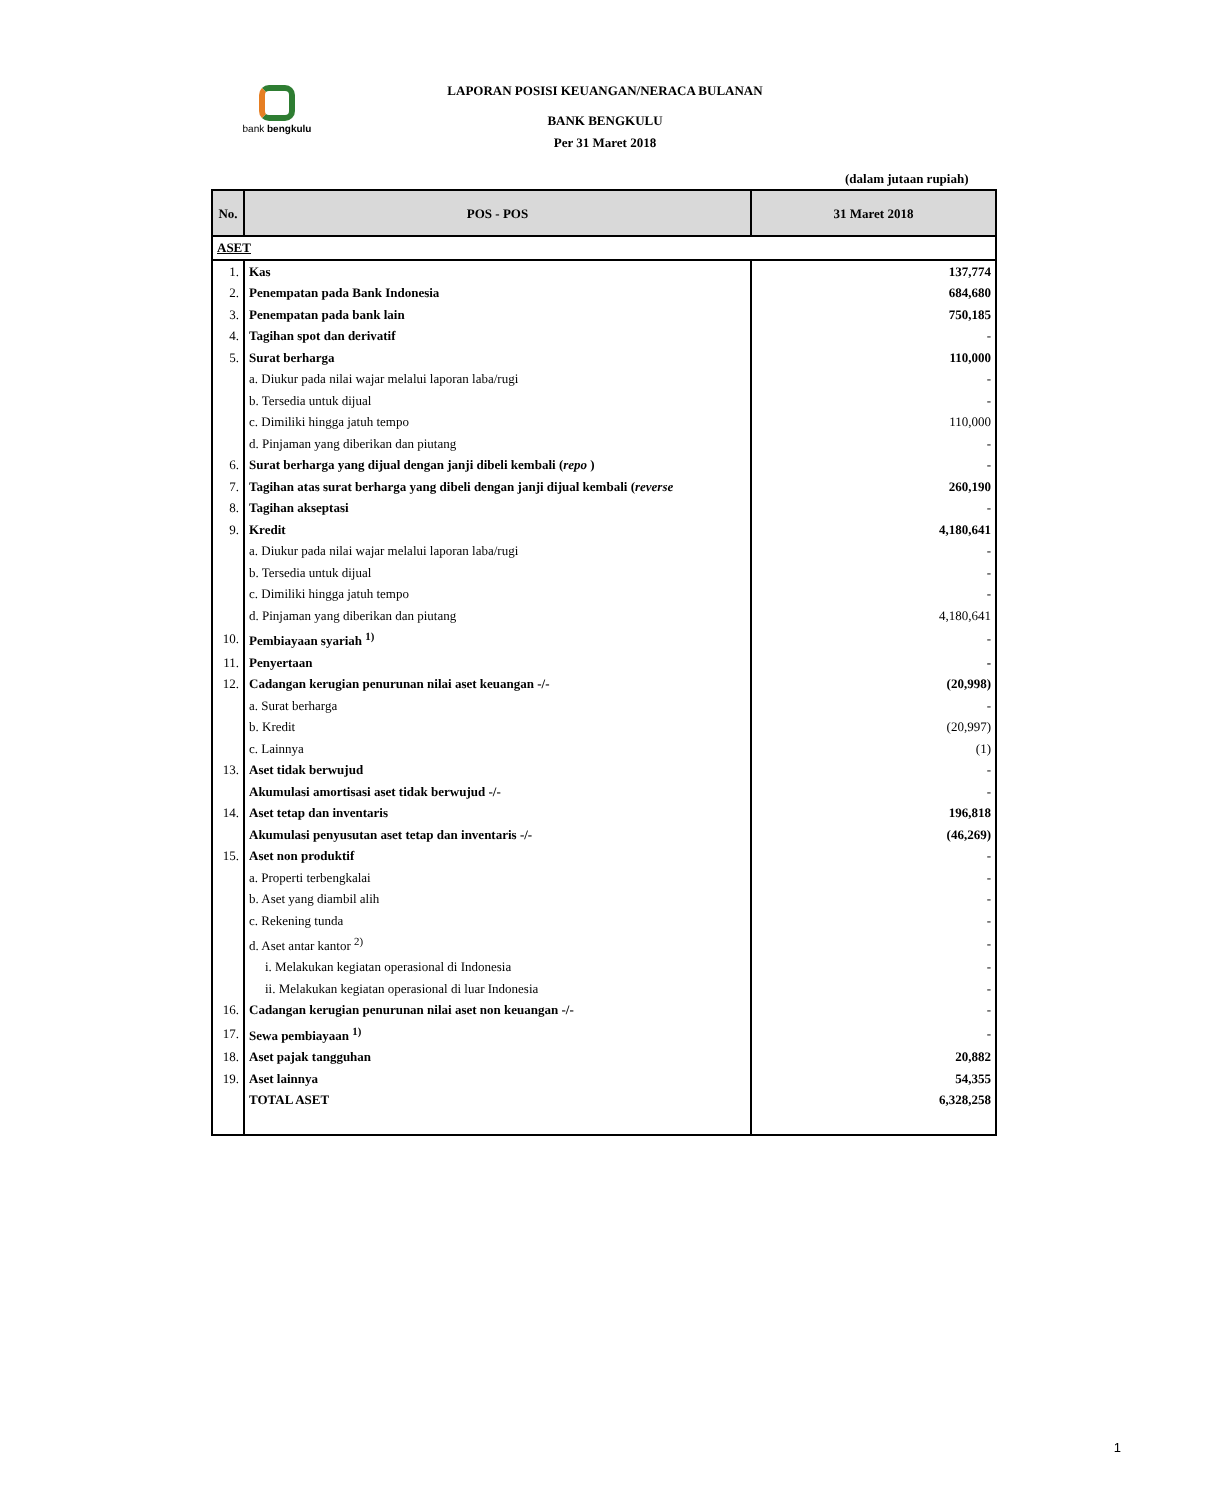bank bengkulu
LAPORAN POSISI KEUANGAN/NERACA BULANAN
BANK BENGKULU
Per 31 Maret 2018
(dalam jutaan rupiah)
| No. | POS - POS | 31 Maret 2018 |
| --- | --- | --- |
| ASET | | |
| 1. | Kas | 137,774 |
| 2. | Penempatan pada Bank Indonesia | 684,680 |
| 3. | Penempatan pada bank lain | 750,185 |
| 4. | Tagihan spot dan derivatif | - |
| 5. | Surat berharga | 110,000 |
| | a. Diukur pada nilai wajar melalui laporan laba/rugi | - |
| | b. Tersedia untuk dijual | - |
| | c. Dimiliki hingga jatuh tempo | 110,000 |
| | d. Pinjaman yang diberikan dan piutang | - |
| 6. | Surat berharga yang dijual dengan janji dibeli kembali ( repo ) | - |
| 7. | Tagihan atas surat berharga yang dibeli dengan janji dijual kembali ( reverse | 260,190 |
| 8. | Tagihan akseptasi | - |
| 9. | Kredit | 4,180,641 |
| | a. Diukur pada nilai wajar melalui laporan laba/rugi | - |
| | b. Tersedia untuk dijual | - |
| | c. Dimiliki hingga jatuh tempo | - |
| | d. Pinjaman yang diberikan dan piutang | 4,180,641 |
| 10. | Pembiayaan syariah <sup>1)</sup> | - |
| 11. | Penyertaan | - |
| 12. | Cadangan kerugian penurunan nilai aset keuangan -/- | (20,998) |
| | a. Surat berharga | - |
| | b. Kredit | (20,997) |
| | c. Lainnya | (1) |
| 13. | Aset tidak berwujud | - |
| | Akumulasi amortisasi aset tidak berwujud -/- | - |
| 14. | Aset tetap dan inventaris | 196,818 |
| | Akumulasi penyusutan aset tetap dan inventaris -/- | (46,269) |
| 15. | Aset non produktif | - |
| | a. Properti terbengkalai | - |
| | b. Aset yang diambil alih | - |
| | c. Rekening tunda | - |
| | d. Aset antar kantor <sup>2)</sup> | - |
| | i. Melakukan kegiatan operasional di Indonesia | - |
| | ii. Melakukan kegiatan operasional di luar Indonesia | - |
| 16. | Cadangan kerugian penurunan nilai aset non keuangan -/- | - |
| 17. | Sewa pembiayaan <sup>1)</sup> | - |
| 18. | Aset pajak tangguhan | 20,882 |
| 19. | Aset lainnya | 54,355 |
| | TOTAL ASET | 6,328,258 |
1